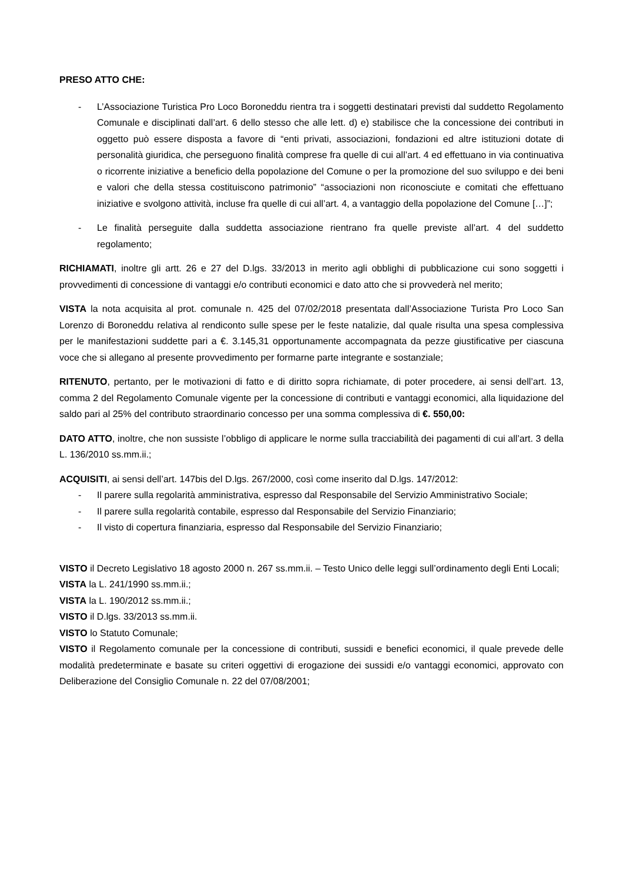PRESO ATTO CHE:
- L’Associazione Turistica Pro Loco Boroneddu rientra tra i soggetti destinatari previsti dal suddetto Regolamento Comunale e disciplinati dall’art. 6 dello stesso che alle lett. d) e) stabilisce che la concessione dei contributi in oggetto può essere disposta a favore di “enti privati, associazioni, fondazioni ed altre istituzioni dotate di personalità giuridica, che perseguono finalità comprese fra quelle di cui all’art. 4 ed effettuano in via continuativa o ricorrente iniziative a beneficio della popolazione del Comune o per la promozione del suo sviluppo e dei beni e valori che della stessa costituiscono patrimonio” “associazioni non riconosciute e comitati che effettuano iniziative e svolgono attività, incluse fra quelle di cui all’art. 4, a vantaggio della popolazione del Comune […]”;
- Le finalità perseguite dalla suddetta associazione rientrano fra quelle previste all’art. 4 del suddetto regolamento;
RICHIAMATI, inoltre gli artt. 26 e 27 del D.lgs. 33/2013 in merito agli obblighi di pubblicazione cui sono soggetti i provvedimenti di concessione di vantaggi e/o contributi economici e dato atto che si provvederà nel merito;
VISTA la nota acquisita al prot. comunale n. 425 del 07/02/2018 presentata dall’Associazione Turista Pro Loco San Lorenzo di Boroneddu relativa al rendiconto sulle spese per le feste natalizie, dal quale risulta una spesa complessiva per le manifestazioni suddette pari a €. 3.145,31 opportunamente accompagnata da pezze giustificative per ciascuna voce che si allegano al presente provvedimento per formarne parte integrante e sostanziale;
RITENUTO, pertanto, per le motivazioni di fatto e di diritto sopra richiamate, di poter procedere, ai sensi dell’art. 13, comma 2 del Regolamento Comunale vigente per la concessione di contributi e vantaggi economici, alla liquidazione del saldo pari al 25% del contributo straordinario concesso per una somma complessiva di €. 550,00:
DATO ATTO, inoltre, che non sussiste l’obbligo di applicare le norme sulla tracciabilità dei pagamenti di cui all’art. 3 della L. 136/2010 ss.mm.ii.;
ACQUISITI, ai sensi dell’art. 147bis del D.lgs. 267/2000, così come inserito dal D.lgs. 147/2012:
- Il parere sulla regolarità amministrativa, espresso dal Responsabile del Servizio Amministrativo Sociale;
- Il parere sulla regolarità contabile, espresso dal Responsabile del Servizio Finanziario;
- Il visto di copertura finanziaria, espresso dal Responsabile del Servizio Finanziario;
VISTO il Decreto Legislativo 18 agosto 2000 n. 267 ss.mm.ii. – Testo Unico delle leggi sull’ordinamento degli Enti Locali;
VISTA la L. 241/1990 ss.mm.ii.;
VISTA la L. 190/2012 ss.mm.ii.;
VISTO il D.lgs. 33/2013 ss.mm.ii.
VISTO lo Statuto Comunale;
VISTO il Regolamento comunale per la concessione di contributi, sussidi e benefici economici, il quale prevede delle modalità predeterminate e basate su criteri oggettivi di erogazione dei sussidi e/o vantaggi economici, approvato con Deliberazione del Consiglio Comunale n. 22 del 07/08/2001;